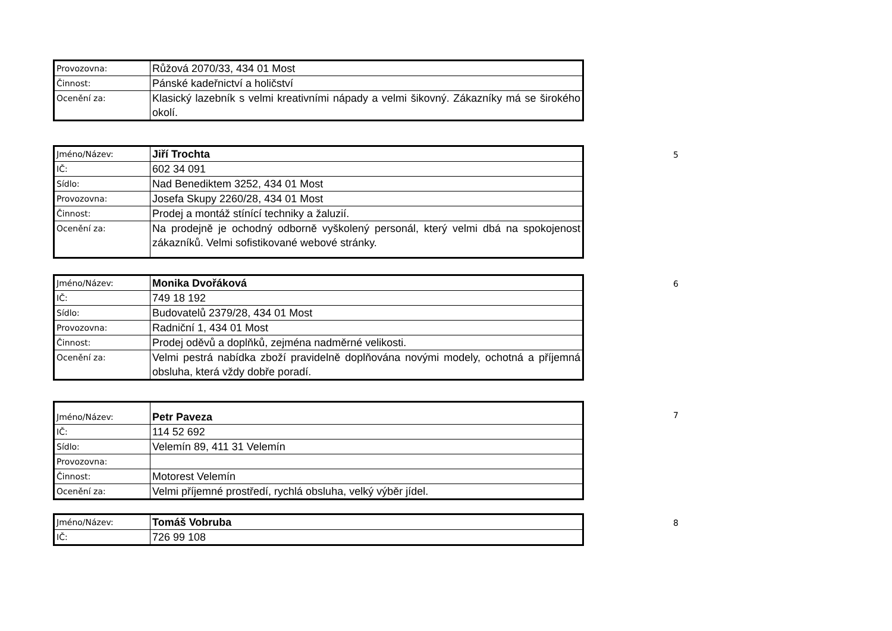| Provozovna: | Růžová 2070/33, 434 01 Most |
| Činnost: | Pánské kadeřnictví a holičství |
| Ocenění za: | Klasický lazebník s velmi kreativními nápady a velmi šikovný. Zákazníky má se širokého okolí. |
| Jméno/Název: | Jiří Trochta |
| IČ: | 602 34 091 |
| Sídlo: | Nad Benediktem 3252, 434 01 Most |
| Provozovna: | Josefa Skupy 2260/28, 434 01 Most |
| Činnost: | Prodej a montáž stínící techniky a žaluzií. |
| Ocenění za: | Na prodejně je ochodný odborně vyškolený personál, který velmi dbá na spokojenost zákazníků. Velmi sofistikované webové stránky. |
5
| Jméno/Název: | Monika Dvořáková |
| IČ: | 749 18 192 |
| Sídlo: | Budovatelů 2379/28, 434 01 Most |
| Provozovna: | Radniční 1, 434 01 Most |
| Činnost: | Prodej oděvů a doplňků, zejména nadměrné velikosti. |
| Ocenění za: | Velmi pestrá nabídka zboží pravidelně doplňována novými modely, ochotná a příjemná obsluha, která vždy dobře poradí. |
6
| Jméno/Název: | Petr Paveza |
| IČ: | 114 52 692 |
| Sídlo: | Velemín 89, 411 31 Velemín |
| Provozovna: | |
| Činnost: | Motorest Velemín |
| Ocenění za: | Velmi příjemné prostředí, rychlá obsluha, velký výběr jídel. |
7
| Jméno/Název: | Tomáš Vobruba |
| IČ: | 726 99 108 |
8